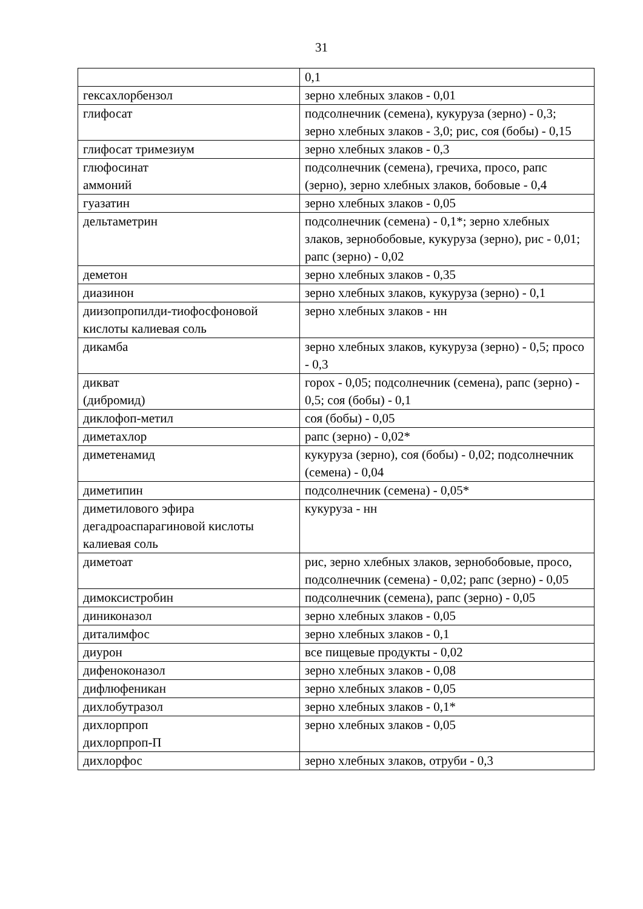31
| | 0,1 |
| гексахлорбензол | зерно хлебных злаков - 0,01 |
| глифосат | подсолнечник (семена), кукуруза (зерно) - 0,3; зерно хлебных злаков - 3,0; рис, соя (бобы) - 0,15 |
| глифосат тримезиум | зерно хлебных злаков - 0,3 |
| глюфосинат аммоний | подсолнечник (семена), гречиха, просо, рапс (зерно), зерно хлебных злаков, бобовые - 0,4 |
| гуазатин | зерно хлебных злаков - 0,05 |
| дельтаметрин | подсолнечник (семена) - 0,1*; зерно хлебных злаков, зернобобовые, кукуруза (зерно), рис - 0,01; рапс (зерно) - 0,02 |
| деметон | зерно хлебных злаков - 0,35 |
| диазинон | зерно хлебных злаков, кукуруза (зерно) - 0,1 |
| диизопропилди-тиофосфоновой кислоты калиевая соль | зерно хлебных злаков - нн |
| дикамба | зерно хлебных злаков, кукуруза (зерно) - 0,5; просо - 0,3 |
| дикват (дибромид) | горох - 0,05; подсолнечник (семена), рапс (зерно) - 0,5; соя (бобы) - 0,1 |
| диклофоп-метил | соя (бобы) - 0,05 |
| диметахлор | рапс (зерно) - 0,02* |
| диметенамид | кукуруза (зерно), соя (бобы) - 0,02; подсолнечник (семена) - 0,04 |
| диметипин | подсолнечник (семена) - 0,05* |
| диметилового эфира дегадроаспарагиновой кислоты калиевая соль | кукуруза - нн |
| диметоат | рис, зерно хлебных злаков, зернобобовые, просо, подсолнечник (семена) - 0,02; рапс (зерно) - 0,05 |
| димоксистробин | подсолнечник (семена), рапс (зерно) - 0,05 |
| диниконазол | зерно хлебных злаков - 0,05 |
| диталимфос | зерно хлебных злаков - 0,1 |
| диурон | все пищевые продукты - 0,02 |
| дифеноконазол | зерно хлебных злаков - 0,08 |
| дифлюфеникан | зерно хлебных злаков - 0,05 |
| дихлобутразол | зерно хлебных злаков - 0,1* |
| дихлорпроп дихлорпроп-П | зерно хлебных злаков - 0,05 |
| дихлорфос | зерно хлебных злаков, отруби - 0,3 |